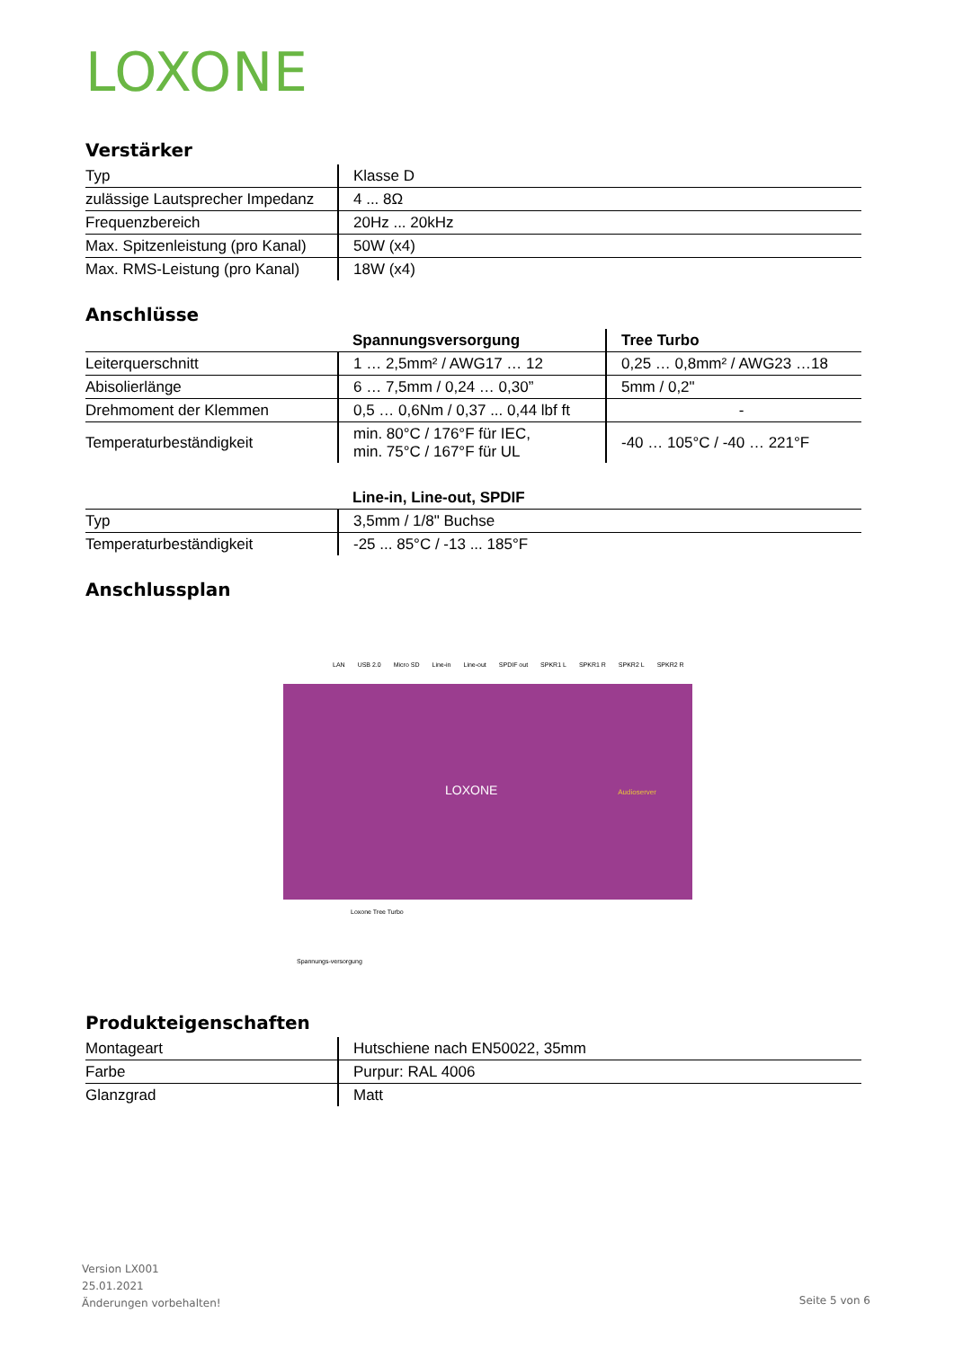LOXONE
Verstärker
| Typ | Klasse D |
| zulässige Lautsprecher Impedanz | 4 ... 8Ω |
| Frequenzbereich | 20Hz ... 20kHz |
| Max. Spitzenleistung (pro Kanal) | 50W (x4) |
| Max. RMS-Leistung (pro Kanal) | 18W (x4) |
Anschlüsse
| | Spannungsversorgung | Tree Turbo |
| --- | --- | --- |
| Leiterquerschnitt | 1 … 2,5mm² / AWG17 … 12 | 0,25 … 0,8mm² / AWG23 …18 |
| Abisolierlänge | 6 … 7,5mm / 0,24 … 0,30” | 5mm / 0,2" |
| Drehmoment der Klemmen | 0,5 … 0,6Nm / 0,37 ... 0,44 lbf ft | - |
| Temperaturbeständigkeit | min. 80°C / 176°F für IEC, min. 75°C / 167°F für UL | -40 … 105°C / -40 … 221°F |
| | Line-in, Line-out, SPDIF |
| --- | --- |
| Typ | 3,5mm / 1/8" Buchse |
| Temperaturbeständigkeit | -25 ... 85°C / -13 ... 185°F |
Anschlussplan
LAN USB 2.0 Micro SD Line-in Line-out SPDIF out SPKR1 L SPKR1 R SPKR2 L SPKR2 R
LOXONE Audioserver
Loxone Tree Turbo
Spannungs-versorgung
Produkteigenschaften
| Montageart | Hutschiene nach EN50022, 35mm |
| Farbe | Purpur: RAL 4006 |
| Glanzgrad | Matt |
Version LX001
25.01.2021
Änderungen vorbehalten!
Seite 5 von 6